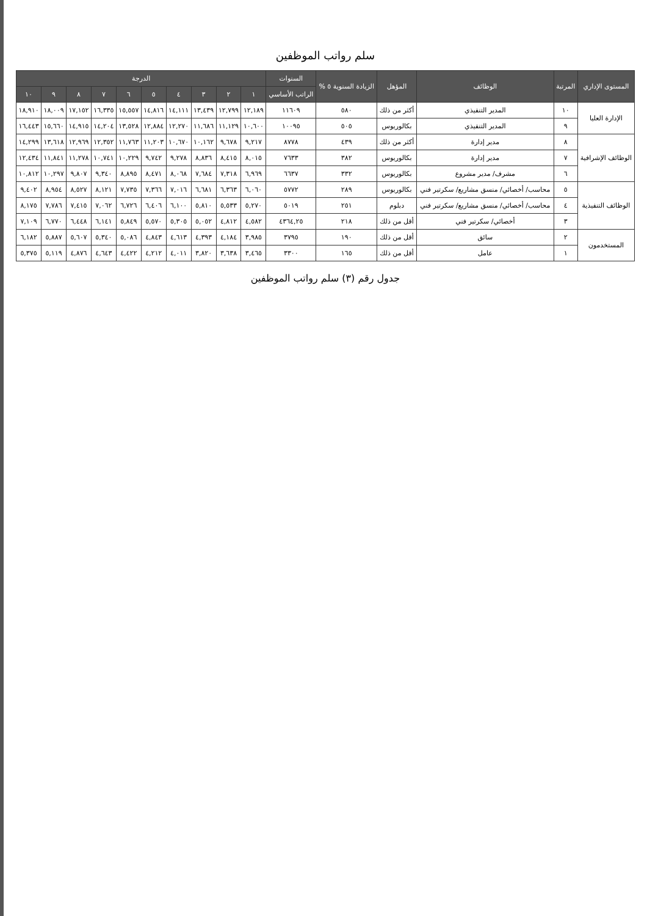سلم رواتب الموظفين
| المستوى الإداري | المرتبة | الوظائف | المؤهل | الزيادة السنوية ٥ % | السنوات | الدرجة | | | | | | | | | |
| --- | --- | --- | --- | --- | --- | --- | --- | --- | --- | --- | --- | --- | --- | --- | --- |
| | | | | | الراتب الأساسي | ١ | ٢ | ٣ | ٤ | ٥ | ٦ | ٧ | ٨ | ٩ | ١٠ |
| الإدارة العليا | ١٠ | المدير التنفيذي | أكثر من ذلك | ٥٨٠ | ١١٦٠٩ | ١٢,١٨٩ | ١٢,٧٩٩ | ١٣,٤٣٩ | ١٤,١١١ | ١٤,٨١٦ | ١٥,٥٥٧ | ١٦,٣٣٥ | ١٧,١٥٢ | ١٨,٠٠٩ | ١٨,٩١٠ |
| | ٩ | المدير التنفيذي | بكالوريوس | ٥٠٥ | ١٠٠٩٥ | ١٠,٦٠٠ | ١١,١٢٩ | ١١,٦٨٦ | ١٢,٢٧٠ | ١٢,٨٨٤ | ١٣,٥٢٨ | ١٤,٢٠٤ | ١٤,٩١٥ | ١٥,٦٦٠ | ١٦,٤٤٣ |
| الوظائف الإشرافية | ٨ | مدير إدارة | أكثر من ذلك | ٤٣٩ | ٨٧٧٨ | ٩,٢١٧ | ٩,٦٧٨ | ١٠,١٦٢ | ١٠,٦٧٠ | ١١,٢٠٣ | ١١,٧٦٣ | ١٢,٣٥٢ | ١٢,٩٦٩ | ١٣,٦١٨ | ١٤,٢٩٩ |
| | ٧ | مدير إدارة | بكالوريوس | ٣٨٢ | ٧٦٣٣ | ٨,٠١٥ | ٨,٤١٥ | ٨,٨٣٦ | ٩,٢٧٨ | ٩,٧٤٢ | ١٠,٢٢٩ | ١٠,٧٤١ | ١١,٢٧٨ | ١١,٨٤١ | ١٢,٤٣٤ |
| | ٦ | مشرف/ مدير مشروع | بكالوريوس | ٣٣٢ | ٦٦٣٧ | ٦,٩٦٩ | ٧,٣١٨ | ٧,٦٨٤ | ٨,٠٦٨ | ٨,٤٧١ | ٨,٨٩٥ | ٩,٣٤٠ | ٩,٨٠٧ | ١٠,٢٩٧ | ١٠,٨١٢ |
| الوظائف التنفيذية | ٥ | محاسب/ أخصائي/ منسق مشاريع/ سكرتير فني | بكالوريوس | ٢٨٩ | ٥٧٧٢ | ٦,٠٦٠ | ٦,٣٦٣ | ٦,٦٨١ | ٧,٠١٦ | ٧,٣٦٦ | ٧,٧٣٥ | ٨,١٢١ | ٨,٥٢٧ | ٨,٩٥٤ | ٩,٤٠٢ |
| | ٤ | محاسب/ أخصائي/ منسق مشاريع/ سكرتير فني | دبلوم | ٢٥١ | ٥٠١٩ | ٥,٢٧٠ | ٥,٥٣٣ | ٥,٨١٠ | ٦,١٠٠ | ٦,٤٠٦ | ٦,٧٢٦ | ٧,٠٦٢ | ٧,٤١٥ | ٧,٧٨٦ | ٨,١٧٥ |
| | ٣ | أخصائي/ سكرتير فني | أقل من ذلك | ٢١٨ | ٤٣٦٤,٢٥ | ٤,٥٨٢ | ٤,٨١٢ | ٥,٠٥٢ | ٥,٣٠٥ | ٥,٥٧٠ | ٥,٨٤٩ | ٦,١٤١ | ٦,٤٤٨ | ٦,٧٧٠ | ٧,١٠٩ |
| المستخدمون | ٢ | سائق | أقل من ذلك | ١٩٠ | ٣٧٩٥ | ٣,٩٨٥ | ٤,١٨٤ | ٤,٣٩٣ | ٤,٦١٣ | ٤,٨٤٣ | ٥,٠٨٦ | ٥,٣٤٠ | ٥,٦٠٧ | ٥,٨٨٧ | ٦,١٨٢ |
| | ١ | عامل | أقل من ذلك | ١٦٥ | ٣٣٠٠ | ٣,٤٦٥ | ٣,٦٣٨ | ٣,٨٢٠ | ٤,٠١١ | ٤,٢١٢ | ٤,٤٢٢ | ٤,٦٤٣ | ٤,٨٧٦ | ٥,١١٩ | ٥,٣٧٥ |
جدول رقم (٣) سلم رواتب الموظفين